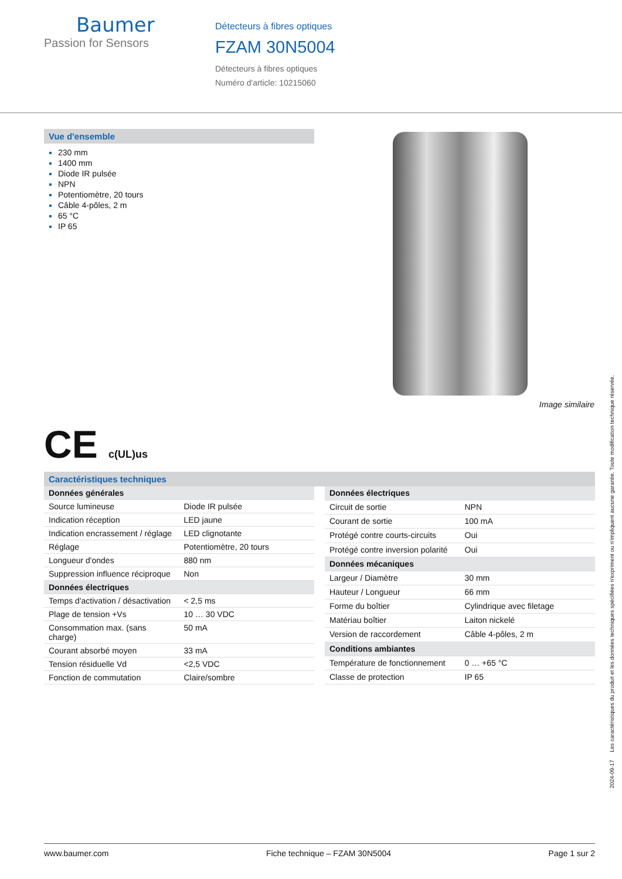Baumer
Passion for Sensors
Détecteurs à fibres optiques
FZAM 30N5004
Détecteurs à fibres optiques
Numéro d'article: 10215060
Vue d'ensemble
230 mm
1400 mm
Diode IR pulsée
NPN
Potentiomètre, 20 tours
Câble 4-pôles, 2 m
65 °C
IP 65
Image similaire
CE c(UL)us
Caractéristiques techniques
| Données générales | |
| --- | --- |
| Source lumineuse | Diode IR pulsée |
| Indication réception | LED jaune |
| Indication encrassement / réglage | LED clignotante |
| Réglage | Potentiomètre, 20 tours |
| Longueur d'ondes | 880 nm |
| Suppression influence réciproque | Non |
| Données électriques | |
| Temps d'activation / désactivation | < 2,5 ms |
| Plage de tension +Vs | 10 … 30 VDC |
| Consommation max. (sans charge) | 50 mA |
| Courant absorbé moyen | 33 mA |
| Tension résiduelle Vd | <2,5 VDC |
| Fonction de commutation | Claire/sombre |
| Données électriques | |
| --- | --- |
| Circuit de sortie | NPN |
| Courant de sortie | 100 mA |
| Protégé contre courts-circuits | Oui |
| Protégé contre inversion polarité | Oui |
| Données mécaniques | |
| Largeur / Diamètre | 30 mm |
| Hauteur / Longueur | 66 mm |
| Forme du boîtier | Cylindrique avec filetage |
| Matériau boîtier | Laiton nickelé |
| Version de raccordement | Câble 4-pôles, 2 m |
| Conditions ambiantes | |
| Température de fonctionnement | 0 … +65 °C |
| Classe de protection | IP 65 |
2024-09-17 Les caractéristiques du produit et les données techniques spécifiées n'expriment ou n'impliquent aucune garantie. Toute modification technique réservée.
www.baumer.com Fiche technique – FZAM 30N5004 Page 1 sur 2